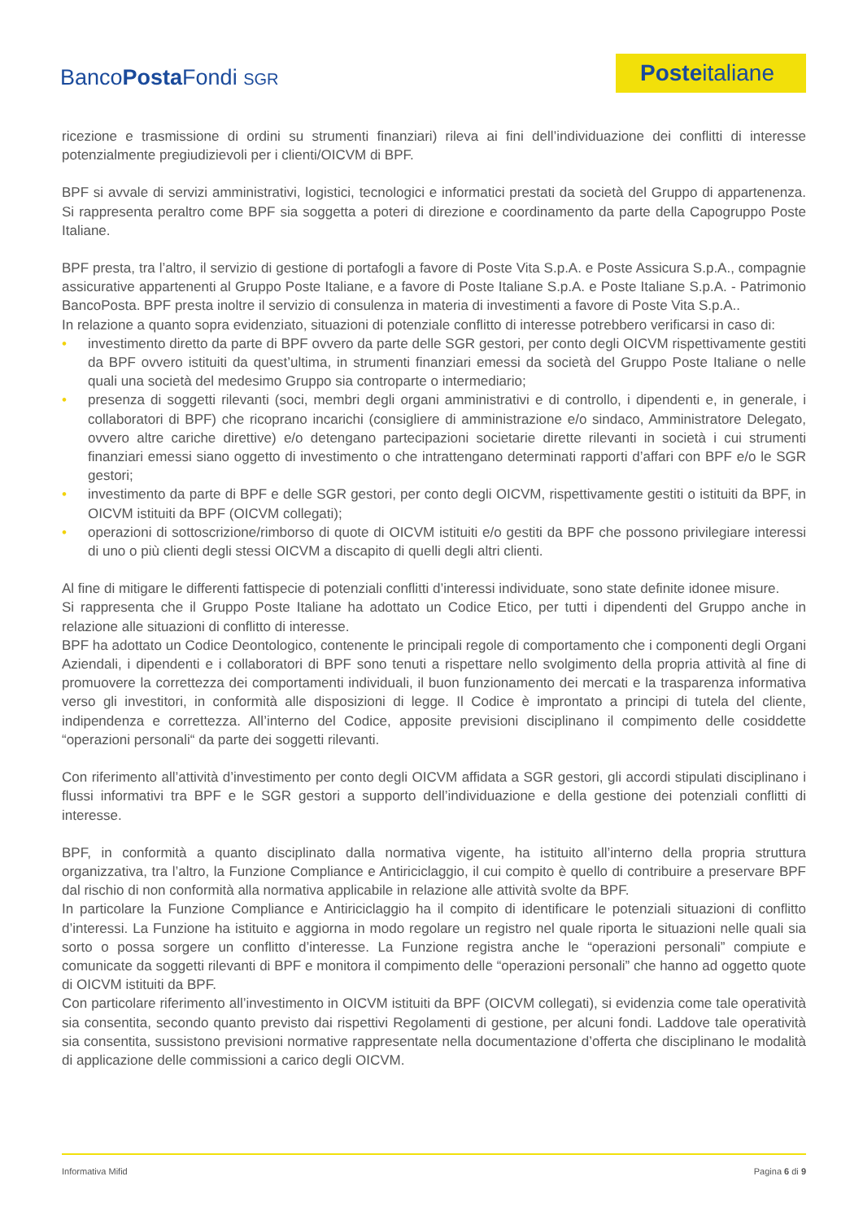BancoPosta Fondi SGR
Posteitaliane
ricezione e trasmissione di ordini su strumenti finanziari) rileva ai fini dell’individuazione dei conflitti di interesse potenzialmente pregiudizievoli per i clienti/OICVM di BPF.
BPF si avvale di servizi amministrativi, logistici, tecnologici e informatici prestati da società del Gruppo di appartenenza. Si rappresenta peraltro come BPF sia soggetta a poteri di direzione e coordinamento da parte della Capogruppo Poste Italiane.
BPF presta, tra l’altro, il servizio di gestione di portafogli a favore di Poste Vita S.p.A. e Poste Assicura S.p.A., compagnie assicurative appartenenti al Gruppo Poste Italiane, e a favore di Poste Italiane S.p.A. e Poste Italiane S.p.A. - Patrimonio BancoPosta. BPF presta inoltre il servizio di consulenza in materia di investimenti a favore di Poste Vita S.p.A..
In relazione a quanto sopra evidenziato, situazioni di potenziale conflitto di interesse potrebbero verificarsi in caso di:
• investimento diretto da parte di BPF ovvero da parte delle SGR gestori, per conto degli OICVM rispettivamente gestiti da BPF ovvero istituiti da quest’ultima, in strumenti finanziari emessi da società del Gruppo Poste Italiane o nelle quali una società del medesimo Gruppo sia controparte o intermediario;
• presenza di soggetti rilevanti (soci, membri degli organi amministrativi e di controllo, i dipendenti e, in generale, i collaboratori di BPF) che ricoprano incarichi (consigliere di amministrazione e/o sindaco, Amministratore Delegato, ovvero altre cariche direttive) e/o detengano partecipazioni societarie dirette rilevanti in società i cui strumenti finanziari emessi siano oggetto di investimento o che intrattengano determinati rapporti d’affari con BPF e/o le SGR gestori;
• investimento da parte di BPF e delle SGR gestori, per conto degli OICVM, rispettivamente gestiti o istituiti da BPF, in OICVM istituiti da BPF (OICVM collegati);
• operazioni di sottoscrizione/rimborso di quote di OICVM istituiti e/o gestiti da BPF che possono privilegiare interessi di uno o più clienti degli stessi OICVM a discapito di quelli degli altri clienti.
Al fine di mitigare le differenti fattispecie di potenziali conflitti d’interessi individuate, sono state definite idonee misure.
Si rappresenta che il Gruppo Poste Italiane ha adottato un Codice Etico, per tutti i dipendenti del Gruppo anche in relazione alle situazioni di conflitto di interesse.
BPF ha adottato un Codice Deontologico, contenente le principali regole di comportamento che i componenti degli Organi Aziendali, i dipendenti e i collaboratori di BPF sono tenuti a rispettare nello svolgimento della propria attività al fine di promuovere la correttezza dei comportamenti individuali, il buon funzionamento dei mercati e la trasparenza informativa verso gli investitori, in conformità alle disposizioni di legge. Il Codice è improntato a principi di tutela del cliente, indipendenza e correttezza. All’interno del Codice, apposite previsioni disciplinano il compimento delle cosiddette “operazioni personali“ da parte dei soggetti rilevanti.
Con riferimento all’attività d’investimento per conto degli OICVM affidata a SGR gestori, gli accordi stipulati disciplinano i flussi informativi tra BPF e le SGR gestori a supporto dell’individuazione e della gestione dei potenziali conflitti di interesse.
BPF, in conformità a quanto disciplinato dalla normativa vigente, ha istituito all’interno della propria struttura organizzativa, tra l’altro, la Funzione Compliance e Antiriciclaggio, il cui compito è quello di contribuire a preservare BPF dal rischio di non conformità alla normativa applicabile in relazione alle attività svolte da BPF.
In particolare la Funzione Compliance e Antiriciclaggio ha il compito di identificare le potenziali situazioni di conflitto d’interessi. La Funzione ha istituito e aggiorna in modo regolare un registro nel quale riporta le situazioni nelle quali sia sorto o possa sorgere un conflitto d’interesse. La Funzione registra anche le “operazioni personali” compiute e comunicate da soggetti rilevanti di BPF e monitora il compimento delle “operazioni personali” che hanno ad oggetto quote di OICVM istituiti da BPF.
Con particolare riferimento all’investimento in OICVM istituiti da BPF (OICVM collegati), si evidenzia come tale operatività sia consentita, secondo quanto previsto dai rispettivi Regolamenti di gestione, per alcuni fondi. Laddove tale operatività sia consentita, sussistono previsioni normative rappresentate nella documentazione d’offerta che disciplinano le modalità di applicazione delle commissioni a carico degli OICVM.
Informativa Mifid Pagina 6 di 9